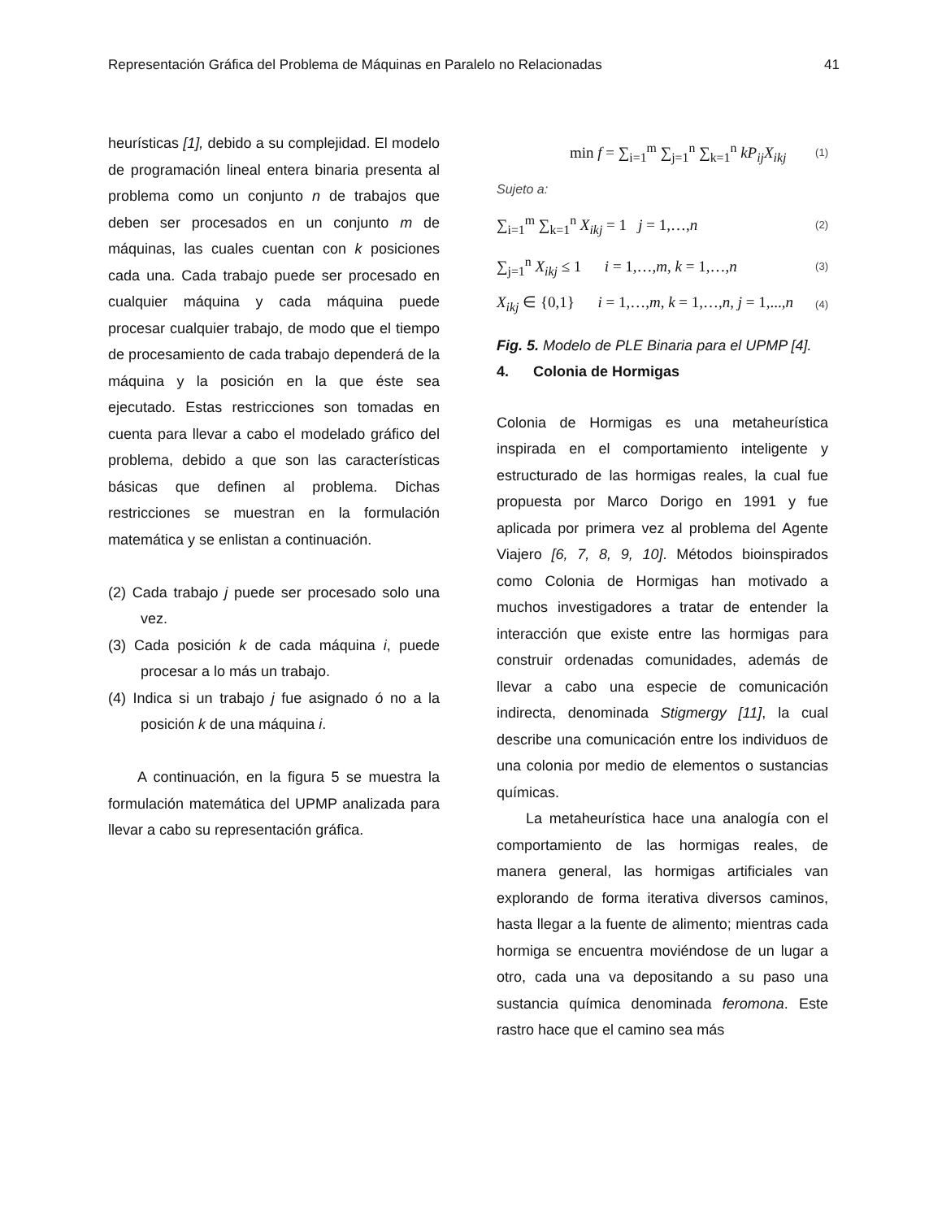Representación Gráfica del Problema de Máquinas en Paralelo no Relacionadas 41
heurísticas [1], debido a su complejidad. El modelo de programación lineal entera binaria presenta al problema como un conjunto n de trabajos que deben ser procesados en un conjunto m de máquinas, las cuales cuentan con k posiciones cada una. Cada trabajo puede ser procesado en cualquier máquina y cada máquina puede procesar cualquier trabajo, de modo que el tiempo de procesamiento de cada trabajo dependerá de la máquina y la posición en la que éste sea ejecutado. Estas restricciones son tomadas en cuenta para llevar a cabo el modelado gráfico del problema, debido a que son las características básicas que definen al problema. Dichas restricciones se muestran en la formulación matemática y se enlistan a continuación.
(2) Cada trabajo j puede ser procesado solo una vez.
(3) Cada posición k de cada máquina i, puede procesar a lo más un trabajo.
(4) Indica si un trabajo j fue asignado ó no a la posición k de una máquina i.
A continuación, en la figura 5 se muestra la formulación matemática del UPMP analizada para llevar a cabo su representación gráfica.
min f = ∑<sub>i=1</sub><sup>m</sup> ∑<sub>j=1</sub><sup>n</sup> ∑<sub>k=1</sub><sup>n</sup> kP<sub>ij</sub>X<sub>ikj</sub> (1)
Sujeto a:
∑<sub>i=1</sub><sup>m</sup> ∑<sub>k=1</sub><sup>n</sup> X<sub>ikj</sub> = 1 j = 1,…,n (2)
∑<sub>j=1</sub><sup>n</sup> X<sub>ikj</sub> ≤ 1 i = 1,…,m, k = 1,…,n (3)
X<sub>ikj</sub> ∈ {0,1} i = 1,…,m, k = 1,…,n, j = 1,...,n (4)
Fig. 5. Modelo de PLE Binaria para el UPMP [4].
4. Colonia de Hormigas
Colonia de Hormigas es una metaheurística inspirada en el comportamiento inteligente y estructurado de las hormigas reales, la cual fue propuesta por Marco Dorigo en 1991 y fue aplicada por primera vez al problema del Agente Viajero [6, 7, 8, 9, 10]. Métodos bioinspirados como Colonia de Hormigas han motivado a muchos investigadores a tratar de entender la interacción que existe entre las hormigas para construir ordenadas comunidades, además de llevar a cabo una especie de comunicación indirecta, denominada Stigmergy [11], la cual describe una comunicación entre los individuos de una colonia por medio de elementos o sustancias químicas.
La metaheurística hace una analogía con el comportamiento de las hormigas reales, de manera general, las hormigas artificiales van explorando de forma iterativa diversos caminos, hasta llegar a la fuente de alimento; mientras cada hormiga se encuentra moviéndose de un lugar a otro, cada una va depositando a su paso una sustancia química denominada feromona. Este rastro hace que el camino sea más